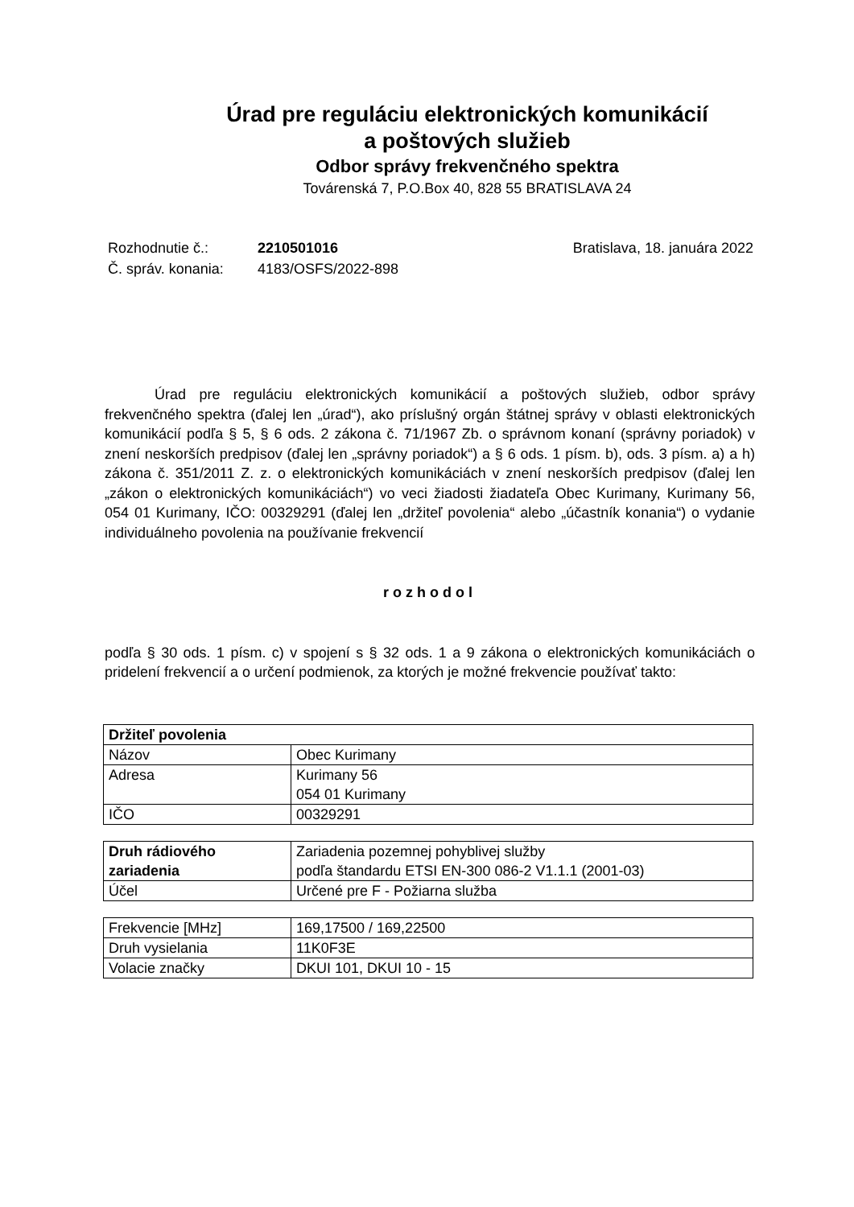Úrad pre reguláciu elektronických komunikácií
a poštových služieb
Odbor správy frekvenčného spektra
Továrenská 7, P.O.Box 40, 828 55 BRATISLAVA 24
| Rozhodnutie č.: | 2210501016 | Bratislava, 18. januára 2022 |
| Č. správ. konania: | 4183/OSFS/2022-898 | |
Úrad pre reguláciu elektronických komunikácií a poštových služieb, odbor správy frekvenčného spektra (ďalej len „úrad“), ako príslušný orgán štátnej správy v oblasti elektronických komunikácií podľa § 5, § 6 ods. 2 zákona č. 71/1967 Zb. o správnom konaní (správny poriadok) v znení neskorších predpisov (ďalej len „správny poriadok“) a § 6 ods. 1 písm. b), ods. 3 písm. a) a h) zákona č. 351/2011 Z. z. o elektronických komunikáciách v znení neskorších predpisov (ďalej len „zákon o elektronických komunikáciách“) vo veci žiadosti žiadateľa Obec Kurimany, Kurimany 56, 054 01 Kurimany, IČO: 00329291 (ďalej len „držiteľ povolenia“ alebo „účastník konania“) o vydanie individuálneho povolenia na používanie frekvencií
rozhodol
podľa § 30 ods. 1 písm. c) v spojení s § 32 ods. 1 a 9 zákona o elektronických komunikáciách o pridelení frekvencií a o určení podmienok, za ktorých je možné frekvencie používať takto:
| Držiteľ povolenia | |
| Názov | Obec Kurimany |
| Adresa | Kurimany 56 054 01 Kurimany |
| IČO | 00329291 |
| Druh rádiového zariadenia | Zariadenia pozemnej pohyblivej služby podľa štandardu ETSI EN-300 086-2 V1.1.1 (2001-03) |
| Účel | Určené pre F - Požiarna služba |
| Frekvencie [MHz] | 169,17500 / 169,22500 |
| Druh vysielania | 11K0F3E |
| Volacie značky | DKUI 101, DKUI 10 - 15 |